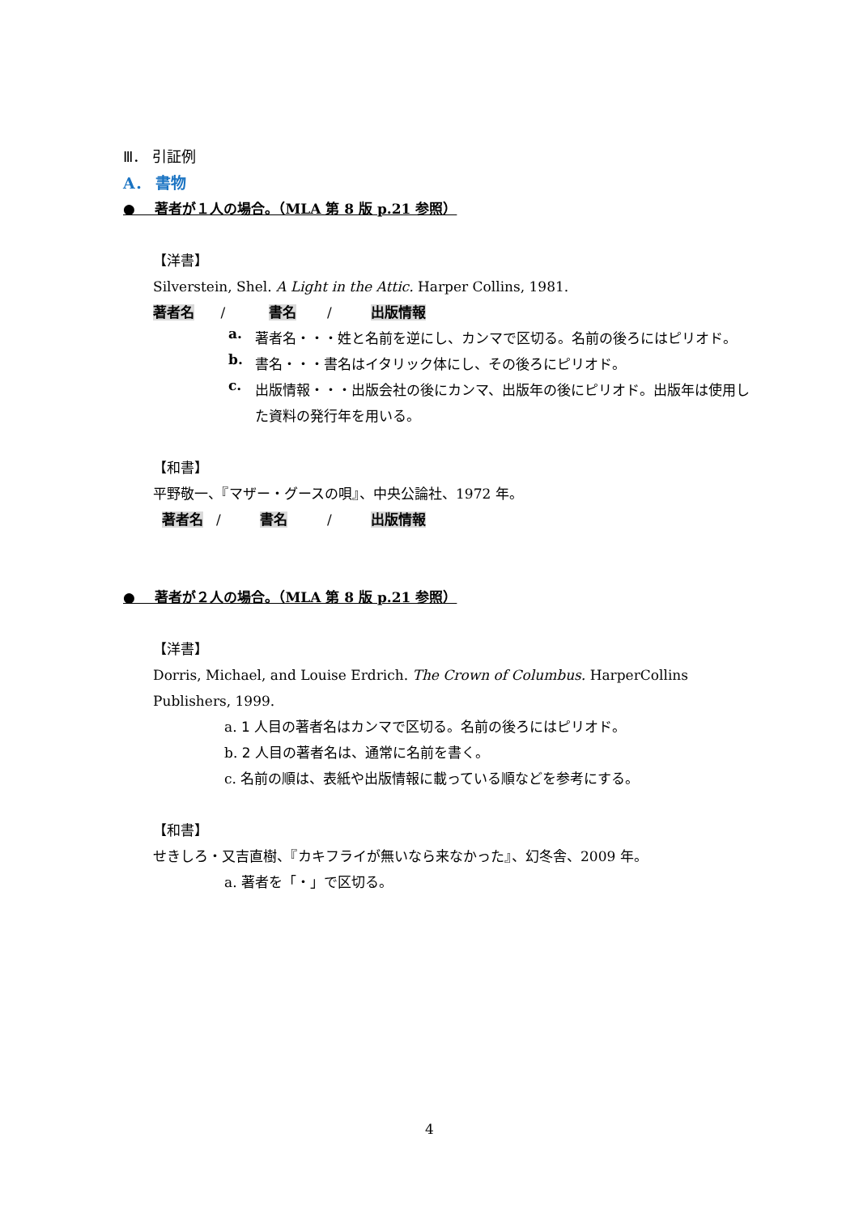Ⅲ． 引証例
A． 書物
● 著者が１人の場合。（MLA 第 8 版 p.21 参照）
【洋書】
Silverstein, Shel. A Light in the Attic. Harper Collins, 1981.
著者名 / 書名 / 出版情報
a.
著者名・・・姓と名前を逆にし、カンマで区切る。名前の後ろにはピリオド。
b.
書名・・・書名はイタリック体にし、その後ろにピリオド。
c.
出版情報・・・出版会社の後にカンマ、出版年の後にピリオド。出版年は使用した資料の発行年を用いる。
【和書】
平野敬一、『マザー・グースの唄』、中央公論社、1972 年。
著者名 / 書名 / 出版情報
● 著者が２人の場合。（MLA 第 8 版 p.21 参照）
【洋書】
Dorris, Michael, and Louise Erdrich. The Crown of Columbus. HarperCollins Publishers, 1999.
a. 1 人目の著者名はカンマで区切る。名前の後ろにはピリオド。
b. 2 人目の著者名は、通常に名前を書く。
c. 名前の順は、表紙や出版情報に載っている順などを参考にする。
【和書】
せきしろ・又吉直樹、『カキフライが無いなら来なかった』、幻冬舎、2009 年。
a. 著者を「・」で区切る。
4